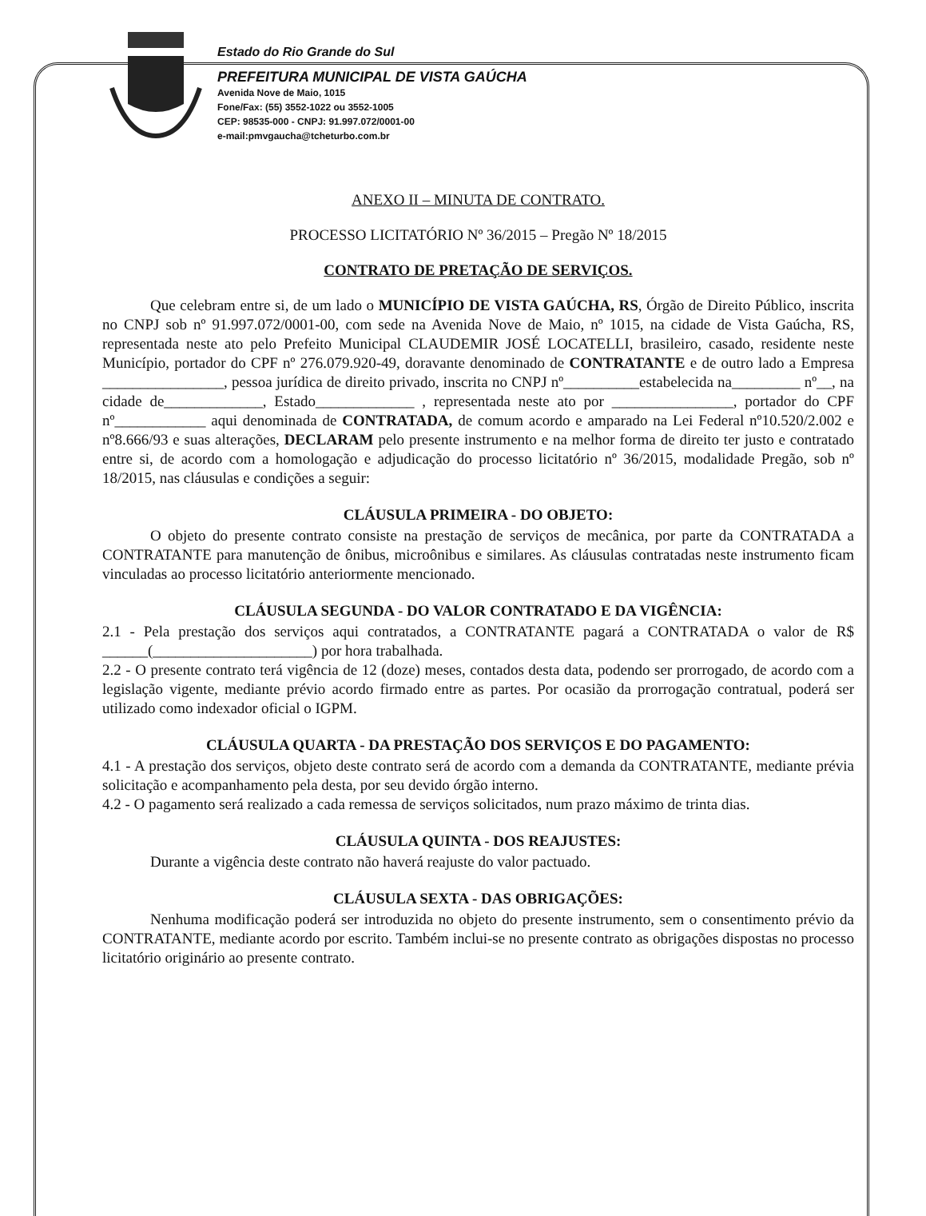Estado do Rio Grande do Sul
PREFEITURA MUNICIPAL DE VISTA GAÚCHA
Avenida Nove de Maio, 1015
Fone/Fax: (55) 3552-1022 ou 3552-1005
CEP: 98535-000 - CNPJ: 91.997.072/0001-00
e-mail:pmvgaucha@tcheturbo.com.br
ANEXO II – MINUTA DE CONTRATO.
PROCESSO LICITATÓRIO Nº 36/2015 – Pregão Nº 18/2015
CONTRATO DE PRETAÇÃO DE SERVIÇOS.
Que celebram entre si, de um lado o MUNICÍPIO DE VISTA GAÚCHA, RS, Órgão de Direito Público, inscrita no CNPJ sob nº 91.997.072/0001-00, com sede na Avenida Nove de Maio, nº 1015, na cidade de Vista Gaúcha, RS, representada neste ato pelo Prefeito Municipal CLAUDEMIR JOSÉ LOCATELLI, brasileiro, casado, residente neste Município, portador do CPF nº 276.079.920-49, doravante denominado de CONTRATANTE e de outro lado a Empresa ________________, pessoa jurídica de direito privado, inscrita no CNPJ nº__________estabelecida na_________ nº__, na cidade de_____________, Estado_____________ , representada neste ato por ________________, portador do CPF nº____________ aqui denominada de CONTRATADA, de comum acordo e amparado na Lei Federal nº10.520/2.002 e nº8.666/93 e suas alterações, DECLARAM pelo presente instrumento e na melhor forma de direito ter justo e contratado entre si, de acordo com a homologação e adjudicação do processo licitatório nº 36/2015, modalidade Pregão, sob nº 18/2015, nas cláusulas e condições a seguir:
CLÁUSULA PRIMEIRA - DO OBJETO:
O objeto do presente contrato consiste na prestação de serviços de mecânica, por parte da CONTRATADA a CONTRATANTE para manutenção de ônibus, microônibus e similares. As cláusulas contratadas neste instrumento ficam vinculadas ao processo licitatório anteriormente mencionado.
CLÁUSULA SEGUNDA - DO VALOR CONTRATADO E DA VIGÊNCIA:
2.1 - Pela prestação dos serviços aqui contratados, a CONTRATANTE pagará a CONTRATADA o valor de R$ ______(_____________________) por hora trabalhada.
2.2 - O presente contrato terá vigência de 12 (doze) meses, contados desta data, podendo ser prorrogado, de acordo com a legislação vigente, mediante prévio acordo firmado entre as partes. Por ocasião da prorrogação contratual, poderá ser utilizado como indexador oficial o IGPM.
CLÁUSULA QUARTA - DA PRESTAÇÃO DOS SERVIÇOS E DO PAGAMENTO:
4.1 - A prestação dos serviços, objeto deste contrato será de acordo com a demanda da CONTRATANTE, mediante prévia solicitação e acompanhamento pela desta, por seu devido órgão interno.
4.2 - O pagamento será realizado a cada remessa de serviços solicitados, num prazo máximo de trinta dias.
CLÁUSULA QUINTA - DOS REAJUSTES:
Durante a vigência deste contrato não haverá reajuste do valor pactuado.
CLÁUSULA SEXTA - DAS OBRIGAÇÕES:
Nenhuma modificação poderá ser introduzida no objeto do presente instrumento, sem o consentimento prévio da CONTRATANTE, mediante acordo por escrito. Também inclui-se no presente contrato as obrigações dispostas no processo licitatório originário ao presente contrato.